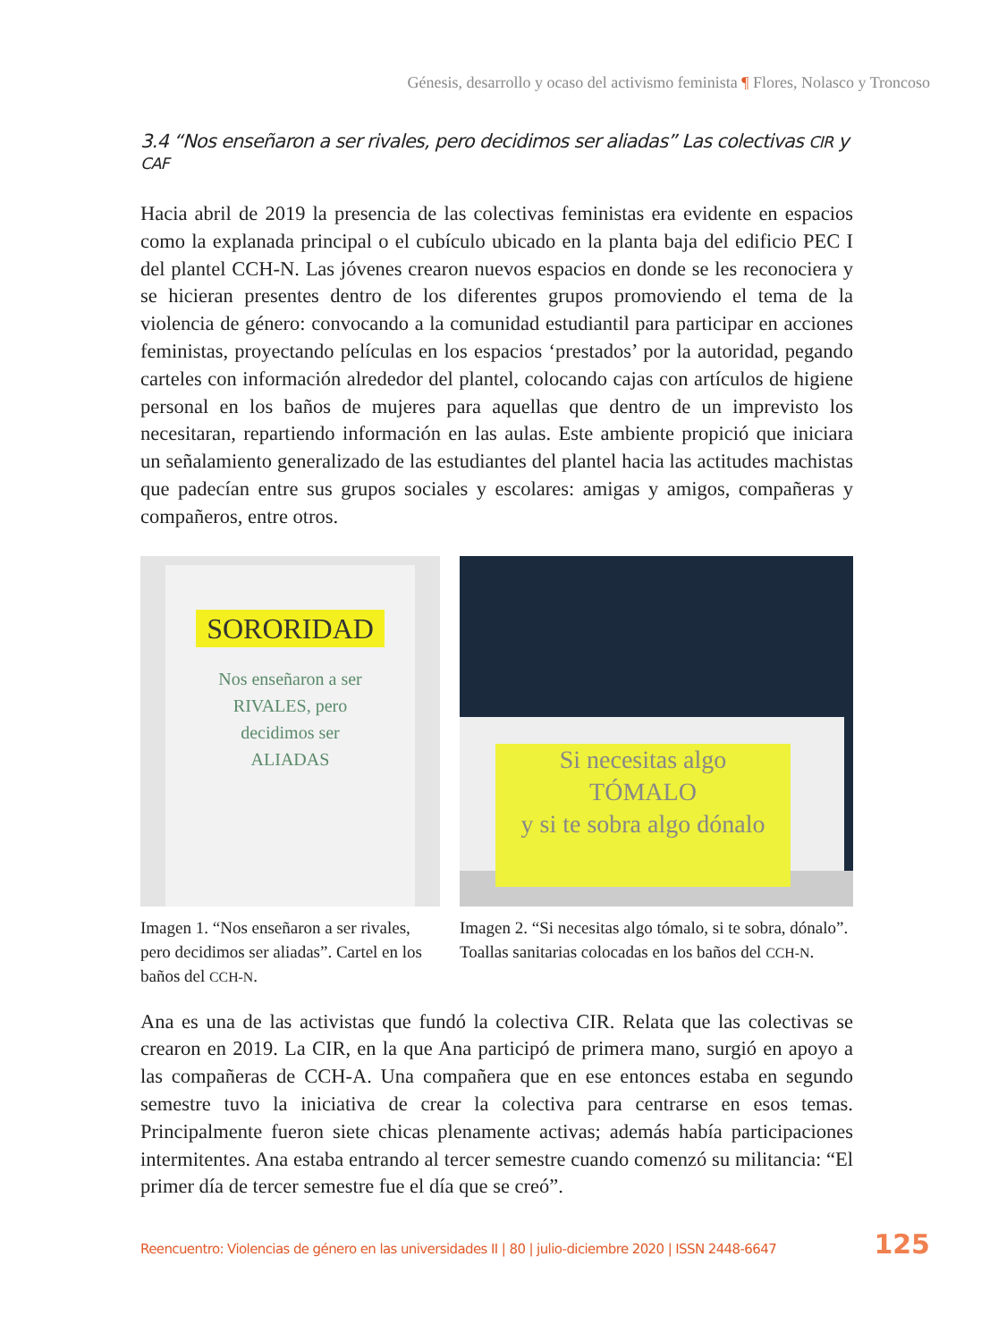Génesis, desarrollo y ocaso del activismo feminista ¶ Flores, Nolasco y Troncoso
3.4 “Nos enseñaron a ser rivales, pero decidimos ser aliadas” Las colectivas CIR y CAF
Hacia abril de 2019 la presencia de las colectivas feministas era evidente en espacios como la explanada principal o el cubículo ubicado en la planta baja del edificio PEC I del plantel CCH-N. Las jóvenes crearon nuevos espacios en donde se les reconociera y se hicieran presentes dentro de los diferentes grupos promoviendo el tema de la violencia de género: convocando a la comunidad estudiantil para participar en acciones feministas, proyectando películas en los espacios ‘prestados’ por la autoridad, pegando carteles con información alrededor del plantel, colocando cajas con artículos de higiene personal en los baños de mujeres para aquellas que dentro de un imprevisto los necesitaran, repartiendo información en las aulas. Este ambiente propició que iniciara un señalamiento generalizado de las estudiantes del plantel hacia las actitudes machistas que padecían entre sus grupos sociales y escolares: amigas y amigos, compañeras y compañeros, entre otros.
SORORIDAD
Nos enseñaron a ser
RIVALES, pero
decidimos ser
ALIADAS
Imagen 1. “Nos enseñaron a ser rivales, pero decidimos ser aliadas”. Cartel en los baños del CCH-N.
Si necesitas algo
TÓMALO
y si te sobra algo dónalo
Imagen 2. “Si necesitas algo tómalo, si te sobra, dónalo”. Toallas sanitarias colocadas en los baños del CCH-N.
Ana es una de las activistas que fundó la colectiva CIR. Relata que las colectivas se crearon en 2019. La CIR, en la que Ana participó de primera mano, surgió en apoyo a las compañeras de CCH-A. Una compañera que en ese entonces estaba en segundo semestre tuvo la iniciativa de crear la colectiva para centrarse en esos temas. Principalmente fueron siete chicas plenamente activas; además había participaciones intermitentes. Ana estaba entrando al tercer semestre cuando comenzó su militancia: “El primer día de tercer semestre fue el día que se creó”.
Reencuentro: Violencias de género en las universidades II | 80 | julio-diciembre 2020 | ISSN 2448-6647 125